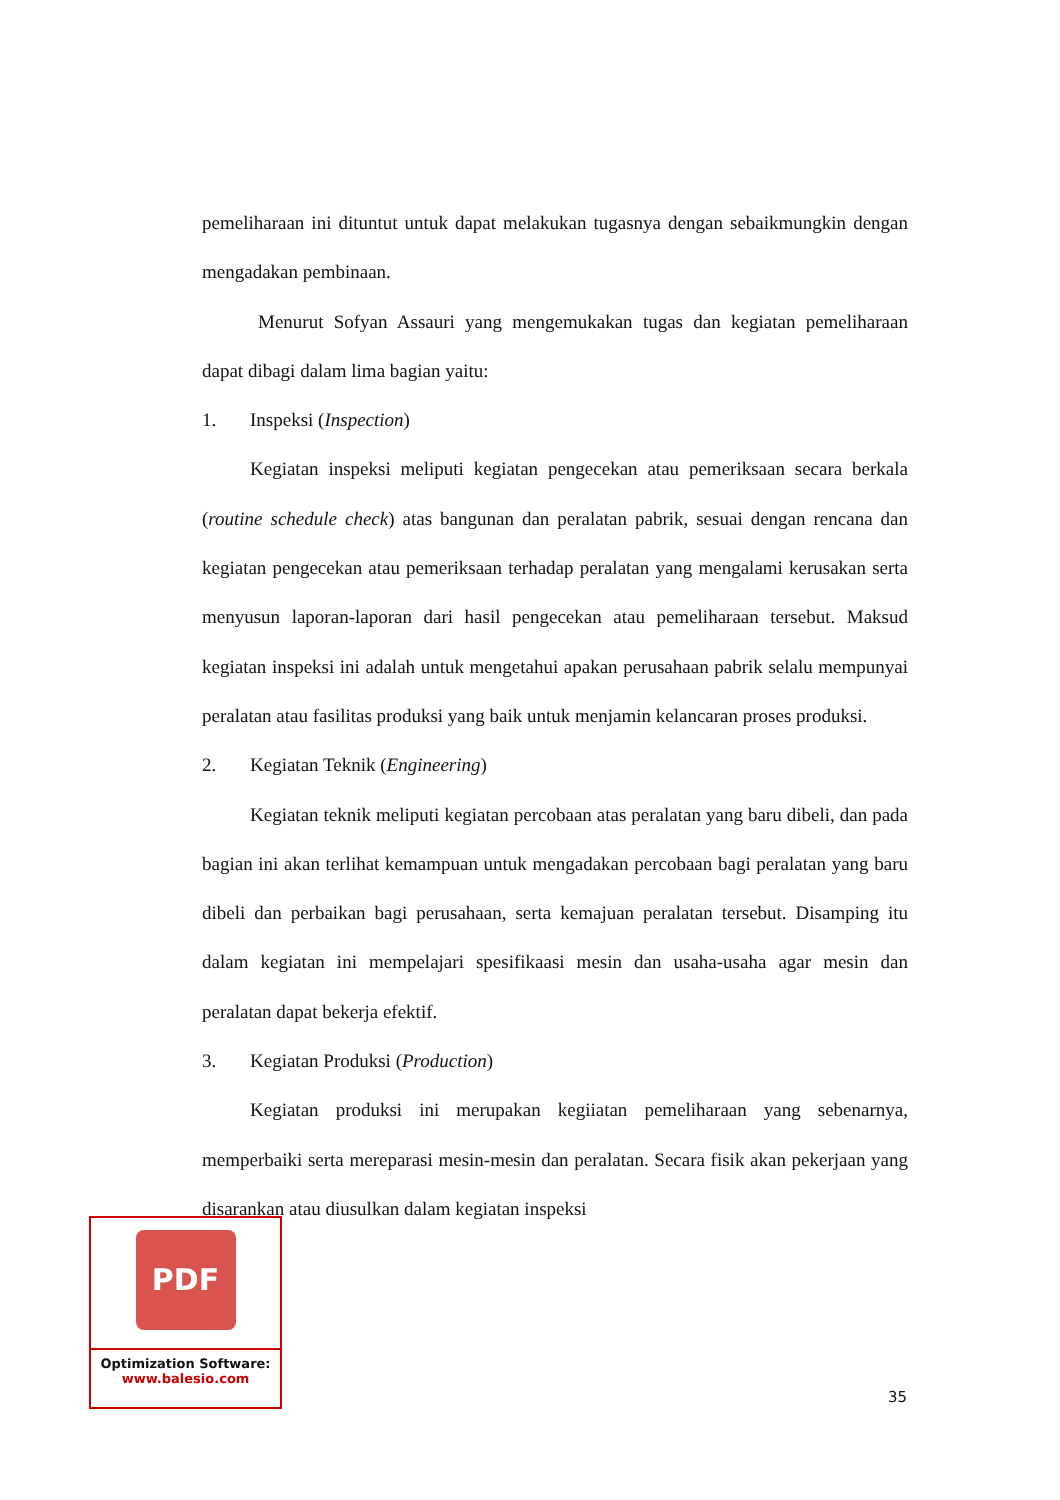pemeliharaan ini dituntut untuk dapat melakukan tugasnya dengan sebaikmungkin dengan mengadakan pembinaan.
Menurut Sofyan Assauri yang mengemukakan tugas dan kegiatan pemeliharaan dapat dibagi dalam lima bagian yaitu:
1. Inspeksi (Inspection)
Kegiatan inspeksi meliputi kegiatan pengecekan atau pemeriksaan secara berkala (routine schedule check) atas bangunan dan peralatan pabrik, sesuai dengan rencana dan kegiatan pengecekan atau pemeriksaan terhadap peralatan yang mengalami kerusakan serta menyusun laporan-laporan dari hasil pengecekan atau pemeliharaan tersebut. Maksud kegiatan inspeksi ini adalah untuk mengetahui apakan perusahaan pabrik selalu mempunyai peralatan atau fasilitas produksi yang baik untuk menjamin kelancaran proses produksi.
2. Kegiatan Teknik (Engineering)
Kegiatan teknik meliputi kegiatan percobaan atas peralatan yang baru dibeli, dan pada bagian ini akan terlihat kemampuan untuk mengadakan percobaan bagi peralatan yang baru dibeli dan perbaikan bagi perusahaan, serta kemajuan peralatan tersebut. Disamping itu dalam kegiatan ini mempelajari spesifikaasi mesin dan usaha-usaha agar mesin dan peralatan dapat bekerja efektif.
3. Kegiatan Produksi (Production)
Kegiatan produksi ini merupakan kegiiatan pemeliharaan yang sebenarnya, memperbaiki serta mereparasi mesin-mesin dan peralatan. Secara fisik akan pekerjaan yang disarankan atau diusulkan dalam kegiatan inspeksi
PDF
Optimization Software:
www.balesio.com
35